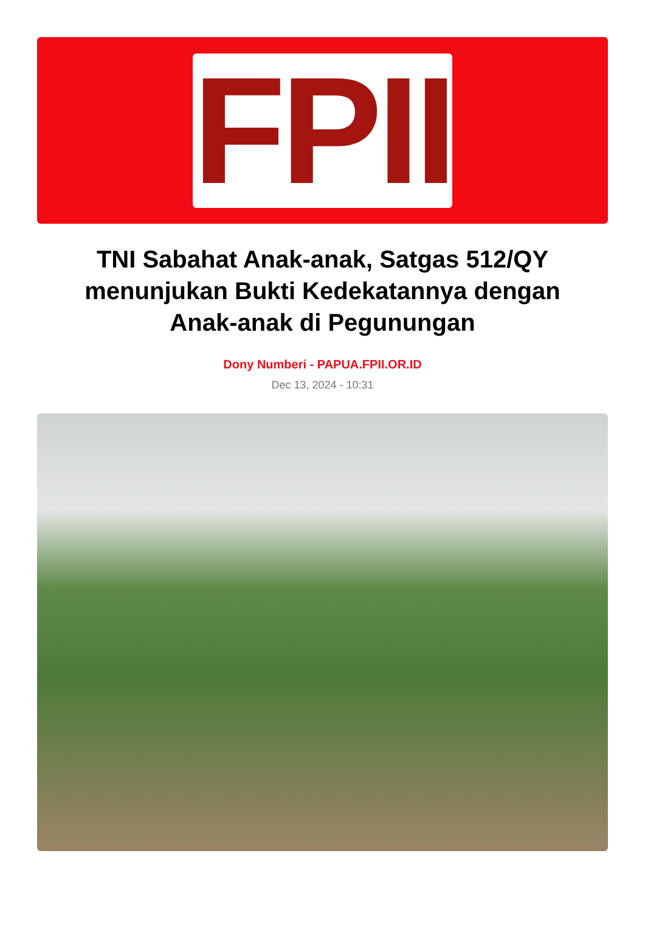FPII
TNI Sabahat Anak-anak, Satgas 512/QY menunjukan Bukti Kedekatannya dengan Anak-anak di Pegunungan
Dony Numberi - PAPUA.FPII.OR.ID
Dec 13, 2024 - 10:31